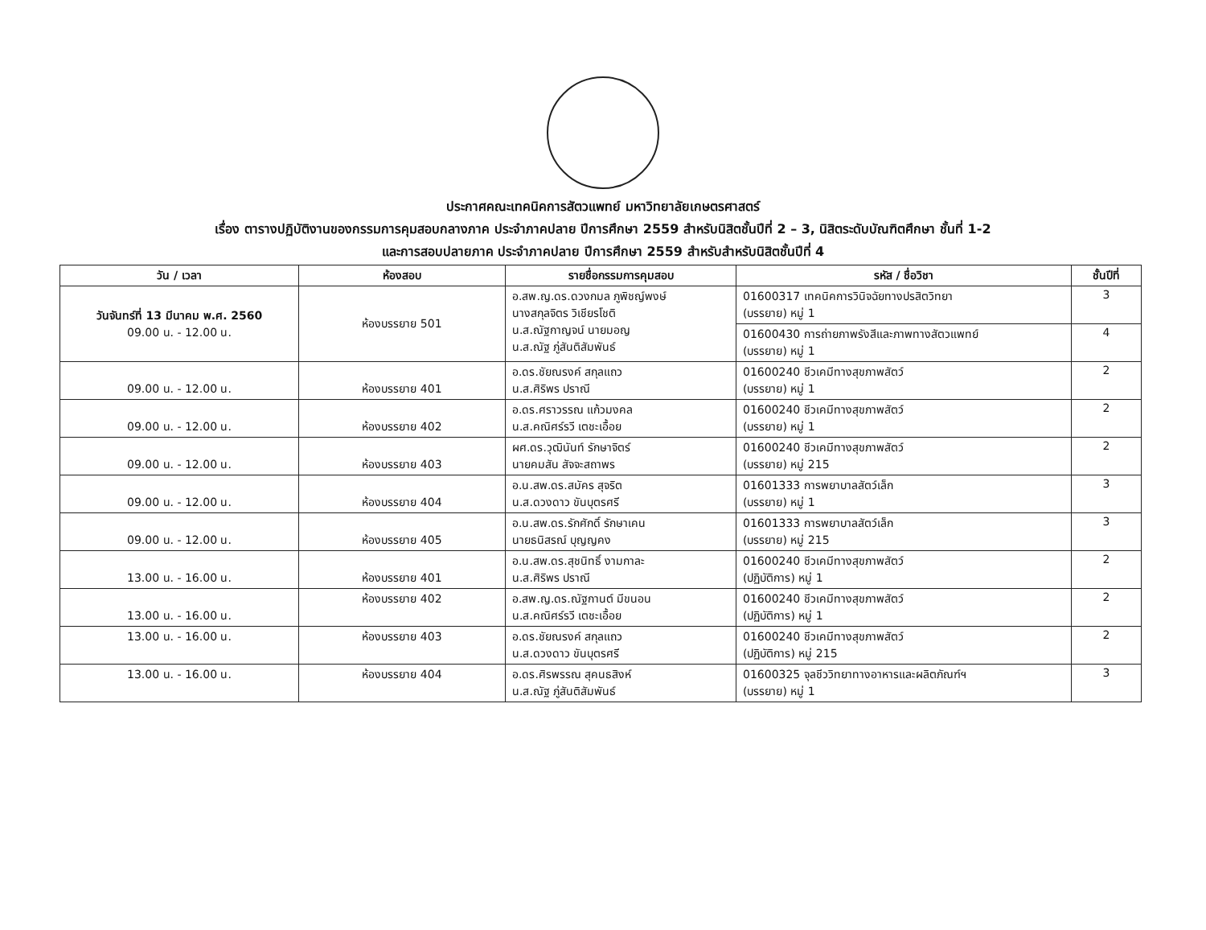ประกาศคณะเทคนิคการสัตวแพทย์ มหาวิทยาลัยเกษตรศาสตร์
เรื่อง ตารางปฏิบัติงานของกรรมการคุมสอบกลางภาค ประจำภาคปลาย ปีการศึกษา 2559 สำหรับนิสิตชั้นปีที่ 2 – 3, นิสิตระดับบัณฑิตศึกษา ชั้นที่ 1-2
และการสอบปลายภาค ประจำภาคปลาย ปีการศึกษา 2559 สำหรับสำหรับนิสิตชั้นปีที่ 4
| วัน / เวลา | ห้องสอบ | รายชื่อกรรมการคุมสอบ | รหัส / ชื่อวิชา | ชั้นปีที่ |
| --- | --- | --- | --- | --- |
| วันจันทร์ที่ 13 มีนาคม พ.ศ. 2560 09.00 น. - 12.00 น. | ห้องบรรยาย 501 | อ.สพ.ญ.ดร.ดวงกมล ภูพิชญ์พงษ์ นางสกุลจิตร วิเชียรโชติ น.ส.ณัฐกาญจน์ นายมอญ น.ส.ณัฐ ภู่สันติสัมพันธ์ | 01600317 เทคนิคการวินิจฉัยทางปรสิตวิทยา (บรรยาย) หมู่ 1 | 3 |
| | | | 01600430 การถ่ายภาพรังสีและภาพทางสัตวแพทย์ (บรรยาย) หมู่ 1 | 4 |
| 09.00 น. - 12.00 น. | ห้องบรรยาย 401 | อ.ดร.ชัยณรงค์ สกุลแถว น.ส.ศิริพร ปราณี | 01600240 ชีวเคมีทางสุขภาพสัตว์ (บรรยาย) หมู่ 1 | 2 |
| 09.00 น. - 12.00 น. | ห้องบรรยาย 402 | อ.ดร.ศราวรรณ แก้วมงคล น.ส.คณิศร์รวี เตชะเอื้อย | 01600240 ชีวเคมีทางสุขภาพสัตว์ (บรรยาย) หมู่ 1 | 2 |
| 09.00 น. - 12.00 น. | ห้องบรรยาย 403 | ผศ.ดร.วุฒินันท์ รักษาจิตร์ นายคมสัน สัจจะสถาพร | 01600240 ชีวเคมีทางสุขภาพสัตว์ (บรรยาย) หมู่ 215 | 2 |
| 09.00 น. - 12.00 น. | ห้องบรรยาย 404 | อ.น.สพ.ดร.สมัคร สุจริต น.ส.ดวงดาว ขันบุตรศรี | 01601333 การพยาบาลสัตว์เล็ก (บรรยาย) หมู่ 1 | 3 |
| 09.00 น. - 12.00 น. | ห้องบรรยาย 405 | อ.น.สพ.ดร.รักศักดิ์ รักษาเคน นายธนิสรณ์ บุญญคง | 01601333 การพยาบาลสัตว์เล็ก (บรรยาย) หมู่ 215 | 3 |
| 13.00 น. - 16.00 น. | ห้องบรรยาย 401 | อ.น.สพ.ดร.สุชนิทธิ์ งามกาละ น.ส.ศิริพร ปราณี | 01600240 ชีวเคมีทางสุขภาพสัตว์ (ปฏิบัติการ) หมู่ 1 | 2 |
| 13.00 น. - 16.00 น. | ห้องบรรยาย 402 | อ.สพ.ญ.ดร.ณัฐกานต์ มีขนอน น.ส.คณิศร์รวี เตชะเอื้อย | 01600240 ชีวเคมีทางสุขภาพสัตว์ (ปฏิบัติการ) หมู่ 1 | 2 |
| 13.00 น. - 16.00 น. | ห้องบรรยาย 403 | อ.ดร.ชัยณรงค์ สกุลแถว น.ส.ดวงดาว ขันบุตรศรี | 01600240 ชีวเคมีทางสุขภาพสัตว์ (ปฏิบัติการ) หมู่ 215 | 2 |
| 13.00 น. - 16.00 น. | ห้องบรรยาย 404 | อ.ดร.ศิรพรรณ สุคนธสิงห์ น.ส.ณัฐ ภู่สันติสัมพันธ์ | 01600325 จุลชีววิทยาทางอาหารและผลิตภัณฑ์ฯ (บรรยาย) หมู่ 1 | 3 |